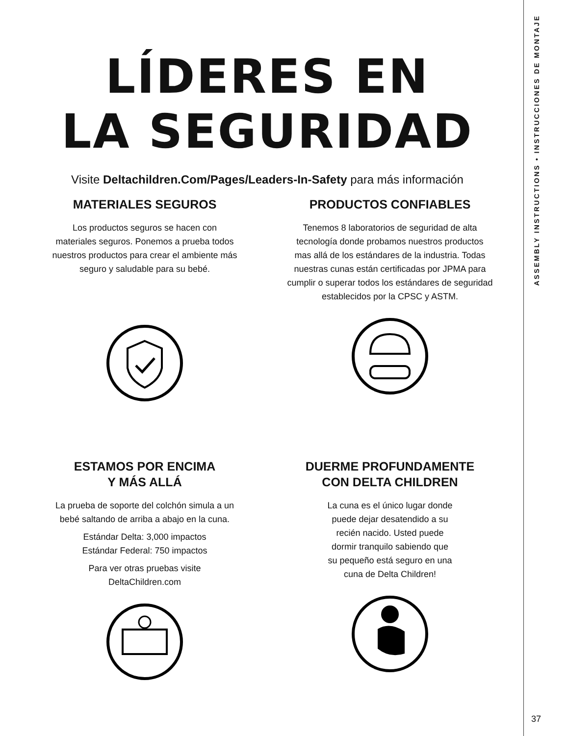LÍDERES EN
LA SEGURIDAD
Visite Deltachildren.Com/Pages/Leaders-In-Safety para más información
MATERIALES SEGUROS
Los productos seguros se hacen con materiales seguros. Ponemos a prueba todos nuestros productos para crear el ambiente más seguro y saludable para su bebé.
PRODUCTOS CONFIABLES
Tenemos 8 laboratorios de seguridad de alta tecnología donde probamos nuestros productos mas allá de los estándares de la industria. Todas nuestras cunas están certificadas por JPMA para cumplir o superar todos los estándares de seguridad establecidos por la CPSC y ASTM.
ESTAMOS POR ENCIMA
Y MÁS ALLÁ
La prueba de soporte del colchón simula a un bebé saltando de arriba a abajo en la cuna.
Estándar Delta: 3,000 impactos
Estándar Federal: 750 impactos
Para ver otras pruebas visite
DeltaChildren.com
DUERME PROFUNDAMENTE
CON DELTA CHILDREN
La cuna es el único lugar donde puede dejar desatendido a su recién nacido. Usted puede dormir tranquilo sabiendo que su pequeño está seguro en una cuna de Delta Children!
ASSEMBLY INSTRUCTIONS • INSTRUCCIONES DE MONTAJE
37